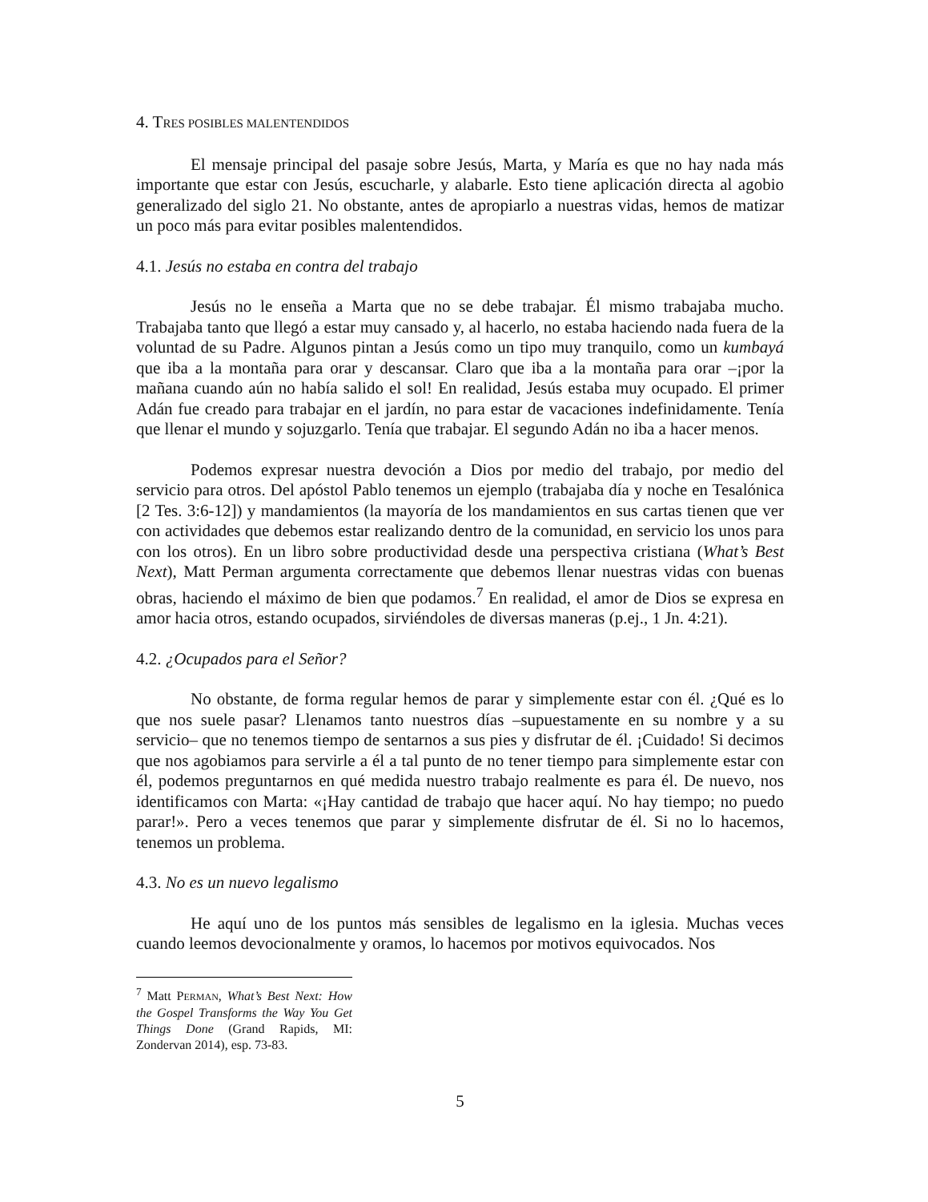4. TRES POSIBLES MALENTENDIDOS
El mensaje principal del pasaje sobre Jesús, Marta, y María es que no hay nada más importante que estar con Jesús, escucharle, y alabarle. Esto tiene aplicación directa al agobio generalizado del siglo 21. No obstante, antes de apropiarlo a nuestras vidas, hemos de matizar un poco más para evitar posibles malentendidos.
4.1. Jesús no estaba en contra del trabajo
Jesús no le enseña a Marta que no se debe trabajar. Él mismo trabajaba mucho. Trabajaba tanto que llegó a estar muy cansado y, al hacerlo, no estaba haciendo nada fuera de la voluntad de su Padre. Algunos pintan a Jesús como un tipo muy tranquilo, como un kumbayá que iba a la montaña para orar y descansar. Claro que iba a la montaña para orar –¡por la mañana cuando aún no había salido el sol! En realidad, Jesús estaba muy ocupado. El primer Adán fue creado para trabajar en el jardín, no para estar de vacaciones indefinidamente. Tenía que llenar el mundo y sojuzgarlo. Tenía que trabajar. El segundo Adán no iba a hacer menos.
Podemos expresar nuestra devoción a Dios por medio del trabajo, por medio del servicio para otros. Del apóstol Pablo tenemos un ejemplo (trabajaba día y noche en Tesalónica [2 Tes. 3:6-12]) y mandamientos (la mayoría de los mandamientos en sus cartas tienen que ver con actividades que debemos estar realizando dentro de la comunidad, en servicio los unos para con los otros). En un libro sobre productividad desde una perspectiva cristiana (What’s Best Next), Matt Perman argumenta correctamente que debemos llenar nuestras vidas con buenas obras, haciendo el máximo de bien que podamos.<sup>7</sup> En realidad, el amor de Dios se expresa en amor hacia otros, estando ocupados, sirviéndoles de diversas maneras (p.ej., 1 Jn. 4:21).
4.2. ¿Ocupados para el Señor?
No obstante, de forma regular hemos de parar y simplemente estar con él. ¿Qué es lo que nos suele pasar? Llenamos tanto nuestros días –supuestamente en su nombre y a su servicio– que no tenemos tiempo de sentarnos a sus pies y disfrutar de él. ¡Cuidado! Si decimos que nos agobiamos para servirle a él a tal punto de no tener tiempo para simplemente estar con él, podemos preguntarnos en qué medida nuestro trabajo realmente es para él. De nuevo, nos identificamos con Marta: «¡Hay cantidad de trabajo que hacer aquí. No hay tiempo; no puedo parar!». Pero a veces tenemos que parar y simplemente disfrutar de él. Si no lo hacemos, tenemos un problema.
4.3. No es un nuevo legalismo
He aquí uno de los puntos más sensibles de legalismo en la iglesia. Muchas veces cuando leemos devocionalmente y oramos, lo hacemos por motivos equivocados. Nos
<sup>7</sup> Matt PERMAN, What’s Best Next: How the Gospel Transforms the Way You Get Things Done (Grand Rapids, MI: Zondervan 2014), esp. 73-83.
5